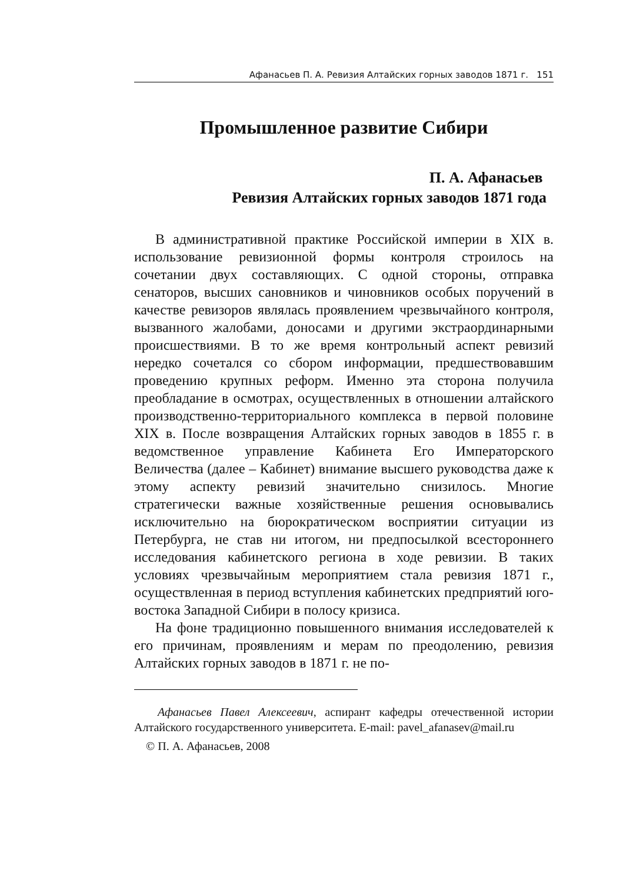Афанасьев П. А. Ревизия Алтайских горных заводов 1871 г. 151
Промышленное развитие Сибири
П. А. Афанасьев
Ревизия Алтайских горных заводов 1871 года
В административной практике Российской империи в XIX в. использование ревизионной формы контроля строилось на сочетании двух составляющих. С одной стороны, отправка сенаторов, высших сановников и чиновников особых поручений в качестве ревизоров являлась проявлением чрезвычайного контроля, вызванного жалобами, доносами и другими экстраординарными происшествиями. В то же время контрольный аспект ревизий нередко сочетался со сбором информации, предшествовавшим проведению крупных реформ. Именно эта сторона получила преобладание в осмотрах, осуществленных в отношении алтайского производственно-территориального комплекса в первой половине XIX в. После возвращения Алтайских горных заводов в 1855 г. в ведомственное управление Кабинета Его Императорского Величества (далее – Кабинет) внимание высшего руководства даже к этому аспекту ревизий значительно снизилось. Многие стратегически важные хозяйственные решения основывались исключительно на бюрократическом восприятии ситуации из Петербурга, не став ни итогом, ни предпосылкой всестороннего исследования кабинетского региона в ходе ревизии. В таких условиях чрезвычайным мероприятием стала ревизия 1871 г., осуществленная в период вступления кабинетских предприятий юго-востока Западной Сибири в полосу кризиса.
На фоне традиционно повышенного внимания исследователей к его причинам, проявлениям и мерам по преодолению, ревизия Алтайских горных заводов в 1871 г. не по-
Афанасьев Павел Алексеевич, аспирант кафедры отечественной истории Алтайского государственного университета. E-mail: pavel_afanasev@mail.ru
© П. А. Афанасьев, 2008